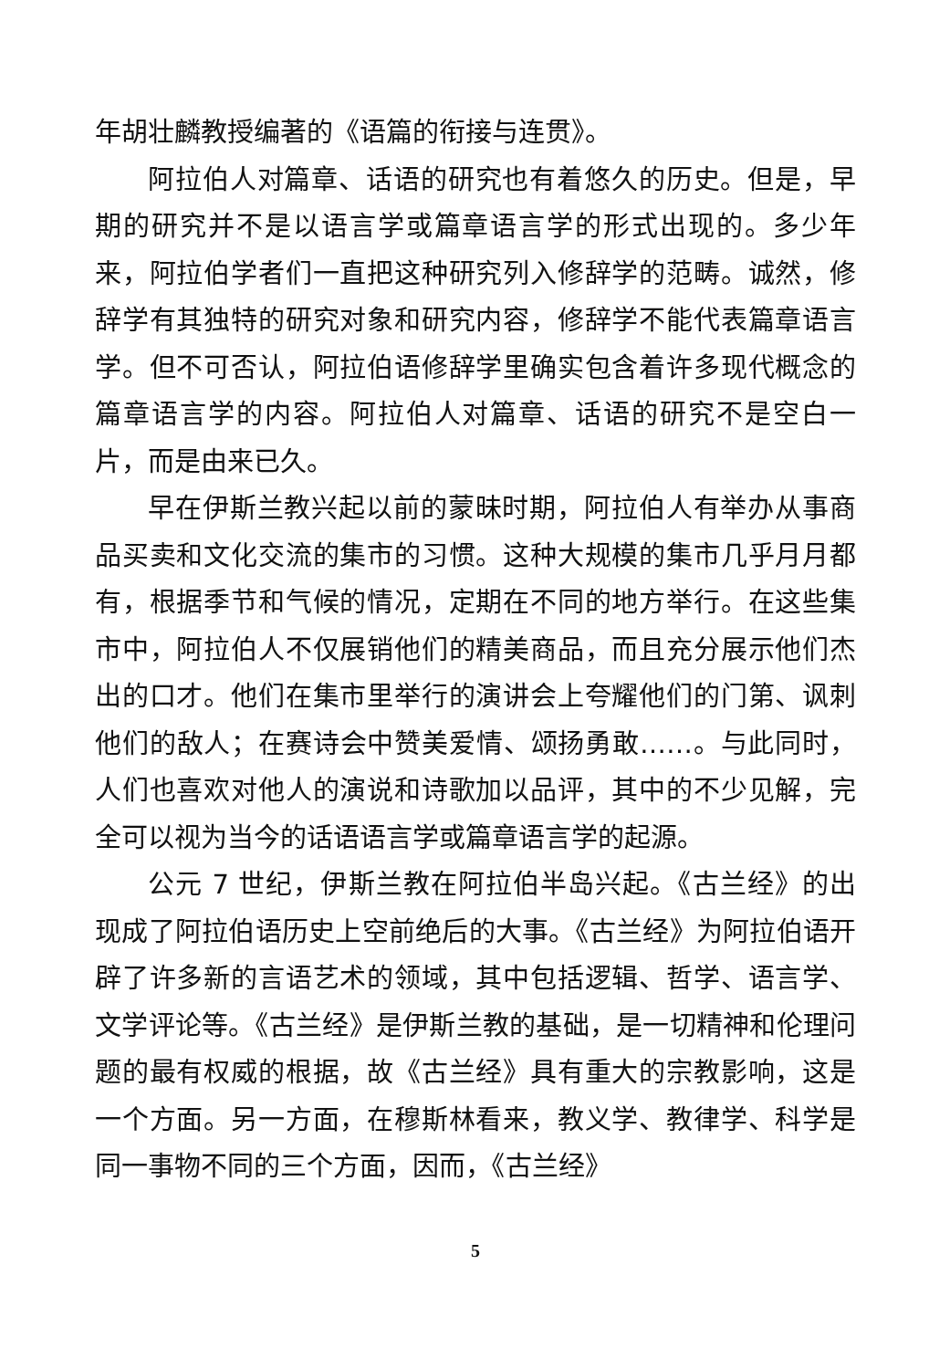年胡壮麟教授编著的《语篇的衔接与连贯》。
阿拉伯人对篇章、话语的研究也有着悠久的历史。但是，早期的研究并不是以语言学或篇章语言学的形式出现的。多少年来，阿拉伯学者们一直把这种研究列入修辞学的范畴。诚然，修辞学有其独特的研究对象和研究内容，修辞学不能代表篇章语言学。但不可否认，阿拉伯语修辞学里确实包含着许多现代概念的篇章语言学的内容。阿拉伯人对篇章、话语的研究不是空白一片，而是由来已久。
早在伊斯兰教兴起以前的蒙昧时期，阿拉伯人有举办从事商品买卖和文化交流的集市的习惯。这种大规模的集市几乎月月都有，根据季节和气候的情况，定期在不同的地方举行。在这些集市中，阿拉伯人不仅展销他们的精美商品，而且充分展示他们杰出的口才。他们在集市里举行的演讲会上夸耀他们的门第、讽刺他们的敌人；在赛诗会中赞美爱情、颂扬勇敢……。与此同时，人们也喜欢对他人的演说和诗歌加以品评，其中的不少见解，完全可以视为当今的话语语言学或篇章语言学的起源。
公元 7 世纪，伊斯兰教在阿拉伯半岛兴起。《古兰经》的出现成了阿拉伯语历史上空前绝后的大事。《古兰经》为阿拉伯语开辟了许多新的言语艺术的领域，其中包括逻辑、哲学、语言学、文学评论等。《古兰经》是伊斯兰教的基础，是一切精神和伦理问题的最有权威的根据，故《古兰经》具有重大的宗教影响，这是一个方面。另一方面，在穆斯林看来，教义学、教律学、科学是同一事物不同的三个方面，因而，《古兰经》
5